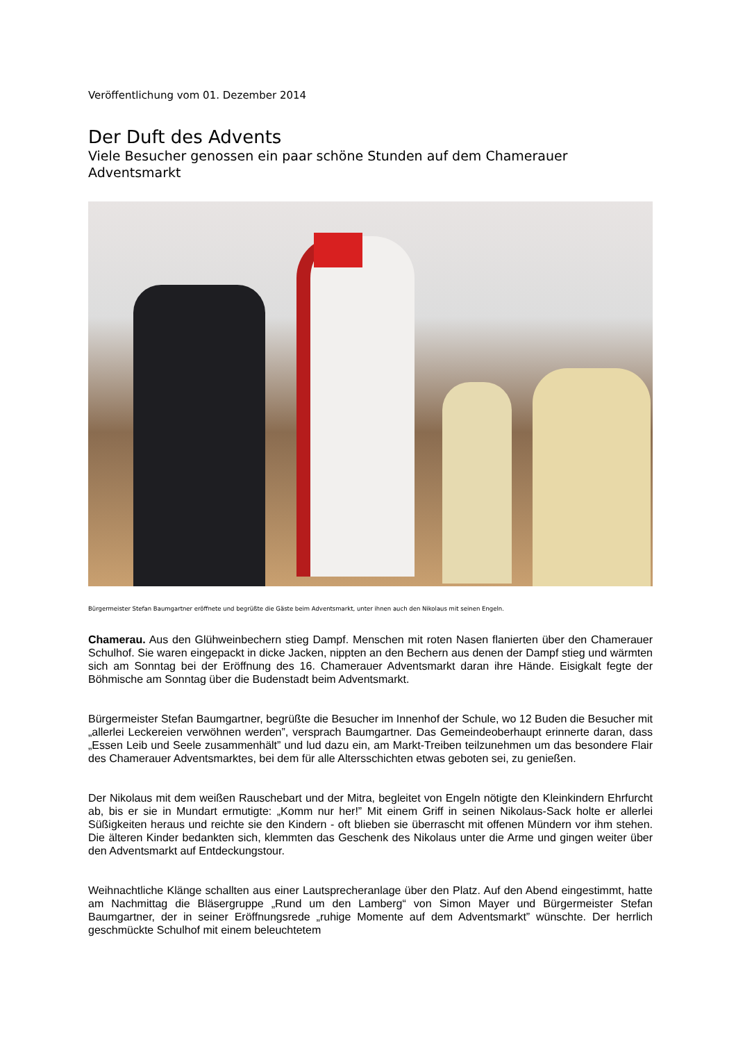Veröffentlichung vom 01. Dezember 2014
Der Duft des Advents
Viele Besucher genossen ein paar schöne Stunden auf dem Chamerauer Adventsmarkt
Bürgermeister Stefan Baumgartner eröffnete und begrüßte die Gäste beim Adventsmarkt, unter ihnen auch den Nikolaus mit seinen Engeln.
Chamerau. Aus den Glühweinbechern stieg Dampf. Menschen mit roten Nasen flanierten über den Chamerauer Schulhof. Sie waren eingepackt in dicke Jacken, nippten an den Bechern aus denen der Dampf stieg und wärmten sich am Sonntag bei der Eröffnung des 16. Chamerauer Adventsmarkt daran ihre Hände. Eisigkalt fegte der Böhmische am Sonntag über die Budenstadt beim Adventsmarkt.
Bürgermeister Stefan Baumgartner, begrüßte die Besucher im Innenhof der Schule, wo 12 Buden die Besucher mit „allerlei Leckereien verwöhnen werden”, versprach Baumgartner. Das Gemeindeoberhaupt erinnerte daran, dass „Essen Leib und Seele zusammenhält” und lud dazu ein, am Markt-Treiben teilzunehmen um das besondere Flair des Chamerauer Adventsmarktes, bei dem für alle Altersschichten etwas geboten sei, zu genießen.
Der Nikolaus mit dem weißen Rauschebart und der Mitra, begleitet von Engeln nötigte den Kleinkindern Ehrfurcht ab, bis er sie in Mundart ermutigte: „Komm nur her!” Mit einem Griff in seinen Nikolaus-Sack holte er allerlei Süßigkeiten heraus und reichte sie den Kindern - oft blieben sie überrascht mit offenen Mündern vor ihm stehen. Die älteren Kinder bedankten sich, klemmten das Geschenk des Nikolaus unter die Arme und gingen weiter über den Adventsmarkt auf Entdeckungstour.
Weihnachtliche Klänge schallten aus einer Lautsprecheranlage über den Platz. Auf den Abend eingestimmt, hatte am Nachmittag die Bläsergruppe „Rund um den Lamberg“ von Simon Mayer und Bürgermeister Stefan Baumgartner, der in seiner Eröffnungsrede „ruhige Momente auf dem Adventsmarkt” wünschte. Der herrlich geschmückte Schulhof mit einem beleuchtetem